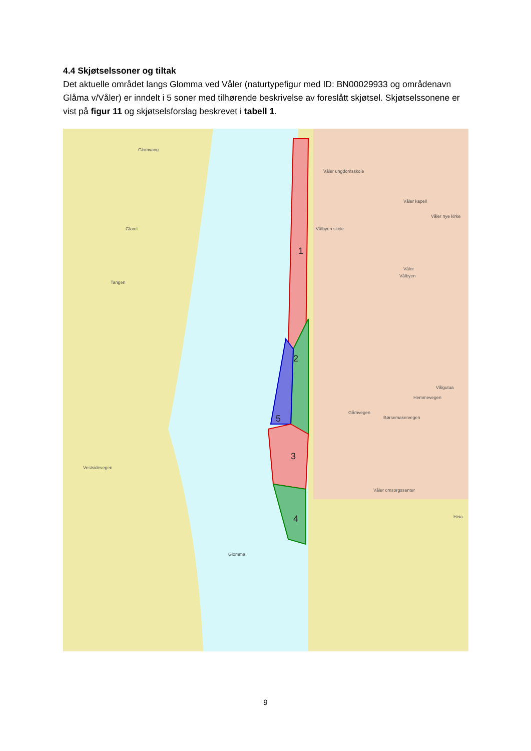4.4 Skjøtselssoner og tiltak
Det aktuelle området langs Glomma ved Våler (naturtypefigur med ID: BN00029933 og områdenavn Glåma v/Våler) er inndelt i 5 soner med tilhørende beskrivelse av foreslått skjøtsel. Skjøtselssonene er vist på figur 11 og skjøtselsforslag beskrevet i tabell 1.
Glomvang
Glomli
Tangen
Glomma
Våler ungdomsskole
Våler kapell
Våler nye kirke
Vålbyen skole
Våler
Vålbyen
Våler omsorgssenter
Vestsidevegen
Gåmvegen
Børsemakervegen
Hemmevegen
Vålgutua
Heia
1
2
3
4
5
9